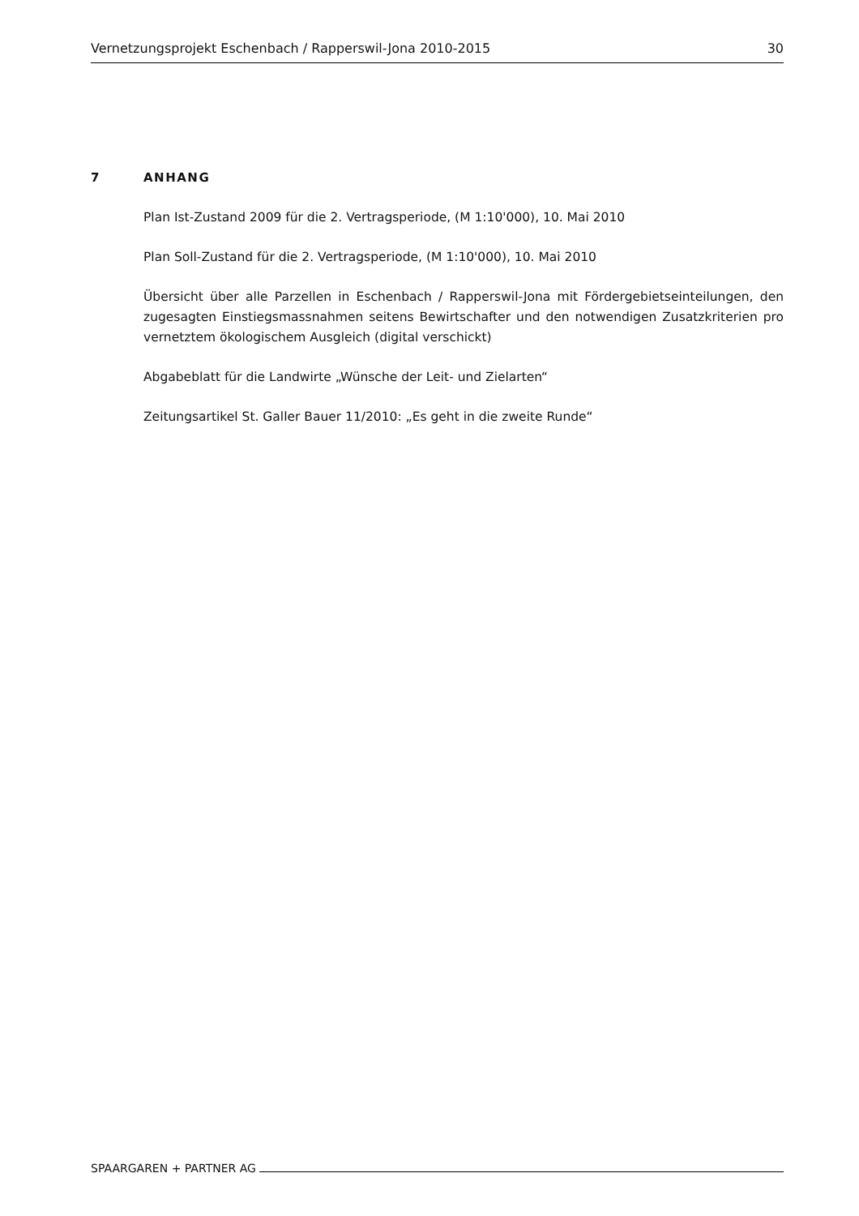Vernetzungsprojekt Eschenbach / Rapperswil-Jona 2010-2015 30
7 ANHANG
Plan Ist-Zustand 2009 für die 2. Vertragsperiode, (M 1:10'000), 10. Mai 2010
Plan Soll-Zustand für die 2. Vertragsperiode, (M 1:10'000), 10. Mai 2010
Übersicht über alle Parzellen in Eschenbach / Rapperswil-Jona mit Fördergebietseinteilungen, den zugesagten Einstiegsmassnahmen seitens Bewirtschafter und den notwendigen Zusatzkriterien pro vernetztem ökologischem Ausgleich (digital verschickt)
Abgabeblatt für die Landwirte „Wünsche der Leit- und Zielarten“
Zeitungsartikel St. Galler Bauer 11/2010: „Es geht in die zweite Runde“
SPAARGAREN + PARTNER AG